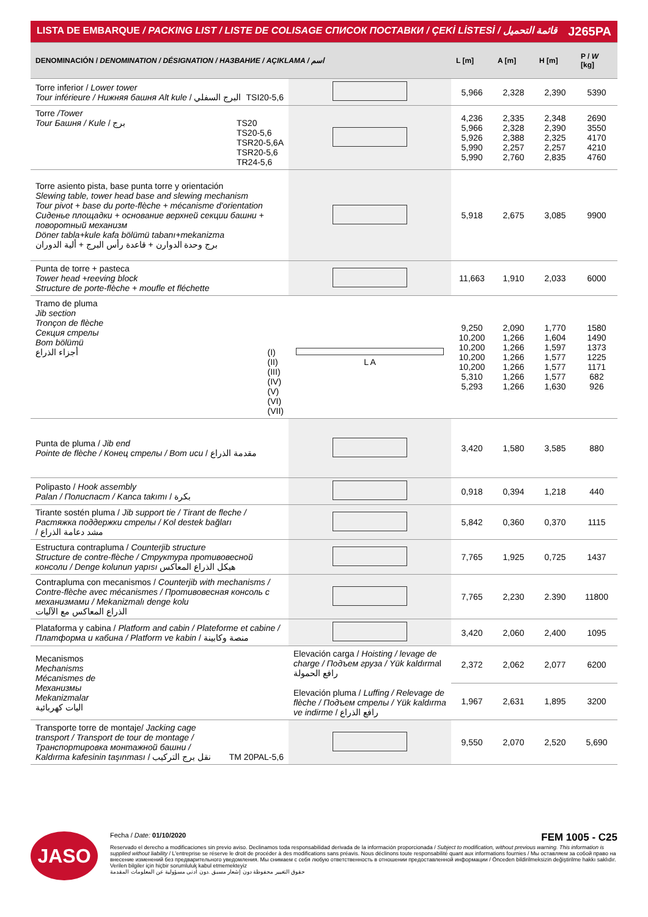| LISTA DE EMBARQUE / PACKING LIST / LISTE DE COLISAGE СПИСОК ПОСТАВКИ / ÇEKİ LİSTESİ / قائمة التحميل J265PA | | | | | |
| DENOMINACIÓN / DENOMINATION / DÉSIGNATION / НАЗВАНИЕ / AÇIKLAMA / اسم | | L [m] | A [m] | H [m] | P / W [kg] |
| Torre inferior / Lower tower Tour inférieure / Нижняя башня Alt kule / البرج السفلي TSI20-5,6 | | 5,966 | 2,328 | 2,390 | 5390 |
| Torre /Tower Tour Башня / Kule / برج TS20 TS20-5,6 TSR20-5,6A TSR20-5,6 TR24-5,6 | | 4,236 5,966 5,926 5,990 5,990 | 2,335 2,328 2,388 2,257 2,760 | 2,348 2,390 2,325 2,257 2,835 | 2690 3550 4170 4210 4760 |
| Torre asiento pista, base punta torre y orientación Slewing table, tower head base and slewing mechanism Tour pivot + base du porte-flèche + mécanisme d'orientation Сиденье площадки + основание верхней секции башни + поворотный механизм Döner tabla+kule kafa bölümü tabanı+mekanizma برج وحدة الدوارن + قاعدة رأس البرج + ألية الدوران | | 5,918 | 2,675 | 3,085 | 9900 |
| Punta de torre + pasteca Tower head +reeving block Structure de porte-flèche + moufle et fléchette | | 11,663 | 1,910 | 2,033 | 6000 |
| Tramo de pluma Jib section Tronçon de flèche Секция стрелы Bom bölümü أجزاء الذراع (I) (II) (III) (IV) (V) (VI) (VII) | L A | 9,250 10,200 10,200 10,200 10,200 5,310 5,293 | 2,090 1,266 1,266 1,266 1,266 1,266 1,266 | 1,770 1,604 1,597 1,577 1,577 1,577 1,630 | 1580 1490 1373 1225 1171 682 926 |
| Punta de pluma / Jib end Pointe de flèche / Конец стрелы / Bom ucu / مقدمة الذراع | | 3,420 | 1,580 | 3,585 | 880 |
| Polipasto / Hook assembly Palan / Полиспаст / Kanca takımı / بكرة | | 0,918 | 0,394 | 1,218 | 440 |
| Tirante sostén pluma / Jib support tie / Tirant de fleche / Растяжка поддержки стрелы / Kol destek bağları / مشد دعامة الذراع | | 5,842 | 0,360 | 0,370 | 1115 |
| Estructura contrapluma / Counterjib structure Structure de contre-flèche / Структура противовесной консоли / Denge kolunun yapısı هيكل الذراع المعاكس | | 7,765 | 1,925 | 0,725 | 1437 |
| Contrapluma con mecanismos / Counterjib with mechanisms / Contre-flèche avec mécanismes / Противовесная консоль с механизмами / Mekanizmalı denge kolu الذراع المعاكس مع الآليات | | 7,765 | 2,230 | 2.390 | 11800 |
| Plataforma y cabina / Platform and cabin / Plateforme et cabine / Платформа и кабина / Platform ve kabin / منصة وكابينة | | 3,420 | 2,060 | 2,400 | 1095 |
| Mecanismos Mechanisms Mécanismes de Механизмы Mekanizmalar اليات كهربائية | Elevación carga / Hoisting / levage de charge / Подъем груза / Yük kaldırma l رافع الحمولة Elevación pluma / Luffing / Relevage de flèche / Подъем стрелы / Yük kaldırma ve indirme / رافع الذراع | 2,372 | 2,062 | 2,077 | 6200 |
| | | 1,967 | 2,631 | 1,895 | 3200 |
| Transporte torre de montaje/ Jacking cage transport / Transport de tour de montage / Транспортировка монтажной башни / Kaldırma kafesinin taşınması / نقل برج التركيب TM 20PAL-5,6 | | 9,550 | 2,070 | 2,520 | 5,690 |
JASO
Fecha / Date: 01/10/2020 FEM 1005 - C25
Reservado el derecho a modificaciones sin previo aviso. Declinamos toda responsabilidad derivada de la información proporcionada / Subject to modification, without previous warning. This information is supplied without liability / L'entreprise se réserve le droit de procéder à des modifications sans préavis. Nous déclinons toute responsabilité quant aux informations fournies / Мы оставляем за собой право на внесение изменений без предварительного уведомления. Мы снимаем с себя любую ответственность в отношении предоставленной информации / Önceden bildirilmeksizin değiştirilme hakkı saklıdır. Verilen bilgiler için hiçbir sorumluluk kabul etmemekteyiz
حقوق التغيير محفوظة دون إشعار مسبق .دون أدنى مسؤولية عن المعلومات المقدمة